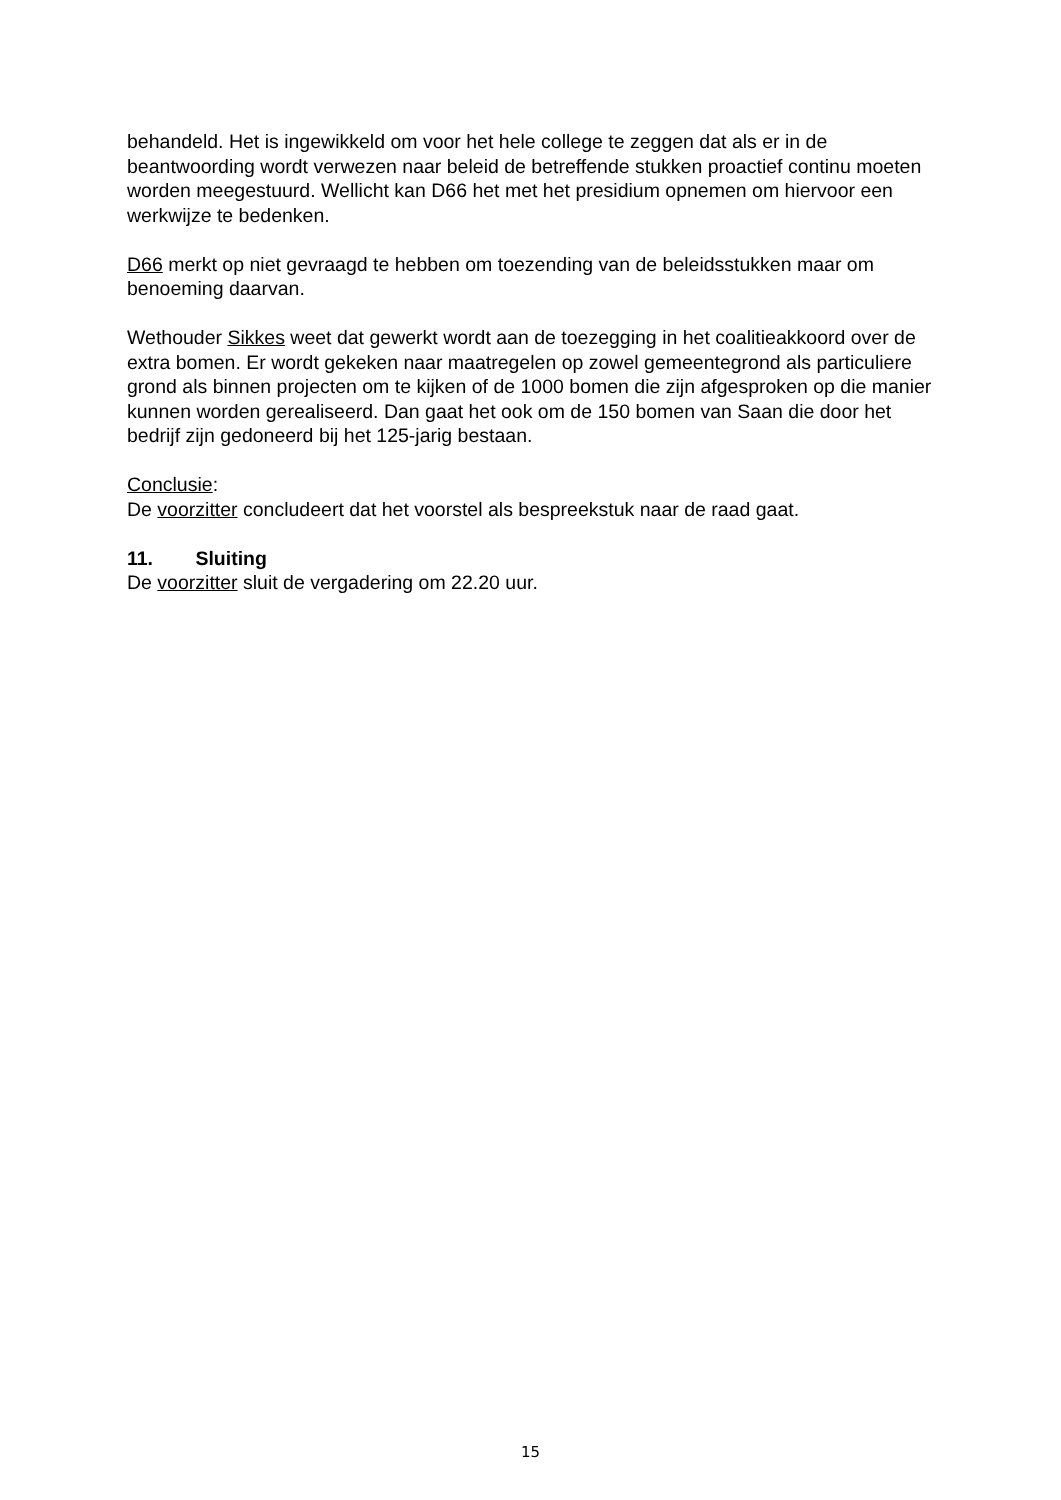behandeld. Het is ingewikkeld om voor het hele college te zeggen dat als er in de beantwoording wordt verwezen naar beleid de betreffende stukken proactief continu moeten worden meegestuurd. Wellicht kan D66 het met het presidium opnemen om hiervoor een werkwijze te bedenken.
D66 merkt op niet gevraagd te hebben om toezending van de beleidsstukken maar om benoeming daarvan.
Wethouder Sikkes weet dat gewerkt wordt aan de toezegging in het coalitieakkoord over de extra bomen. Er wordt gekeken naar maatregelen op zowel gemeentegrond als particuliere grond als binnen projecten om te kijken of de 1000 bomen die zijn afgesproken op die manier kunnen worden gerealiseerd. Dan gaat het ook om de 150 bomen van Saan die door het bedrijf zijn gedoneerd bij het 125-jarig bestaan.
Conclusie:
De voorzitter concludeert dat het voorstel als bespreekstuk naar de raad gaat.
11. Sluiting
De voorzitter sluit de vergadering om 22.20 uur.
15